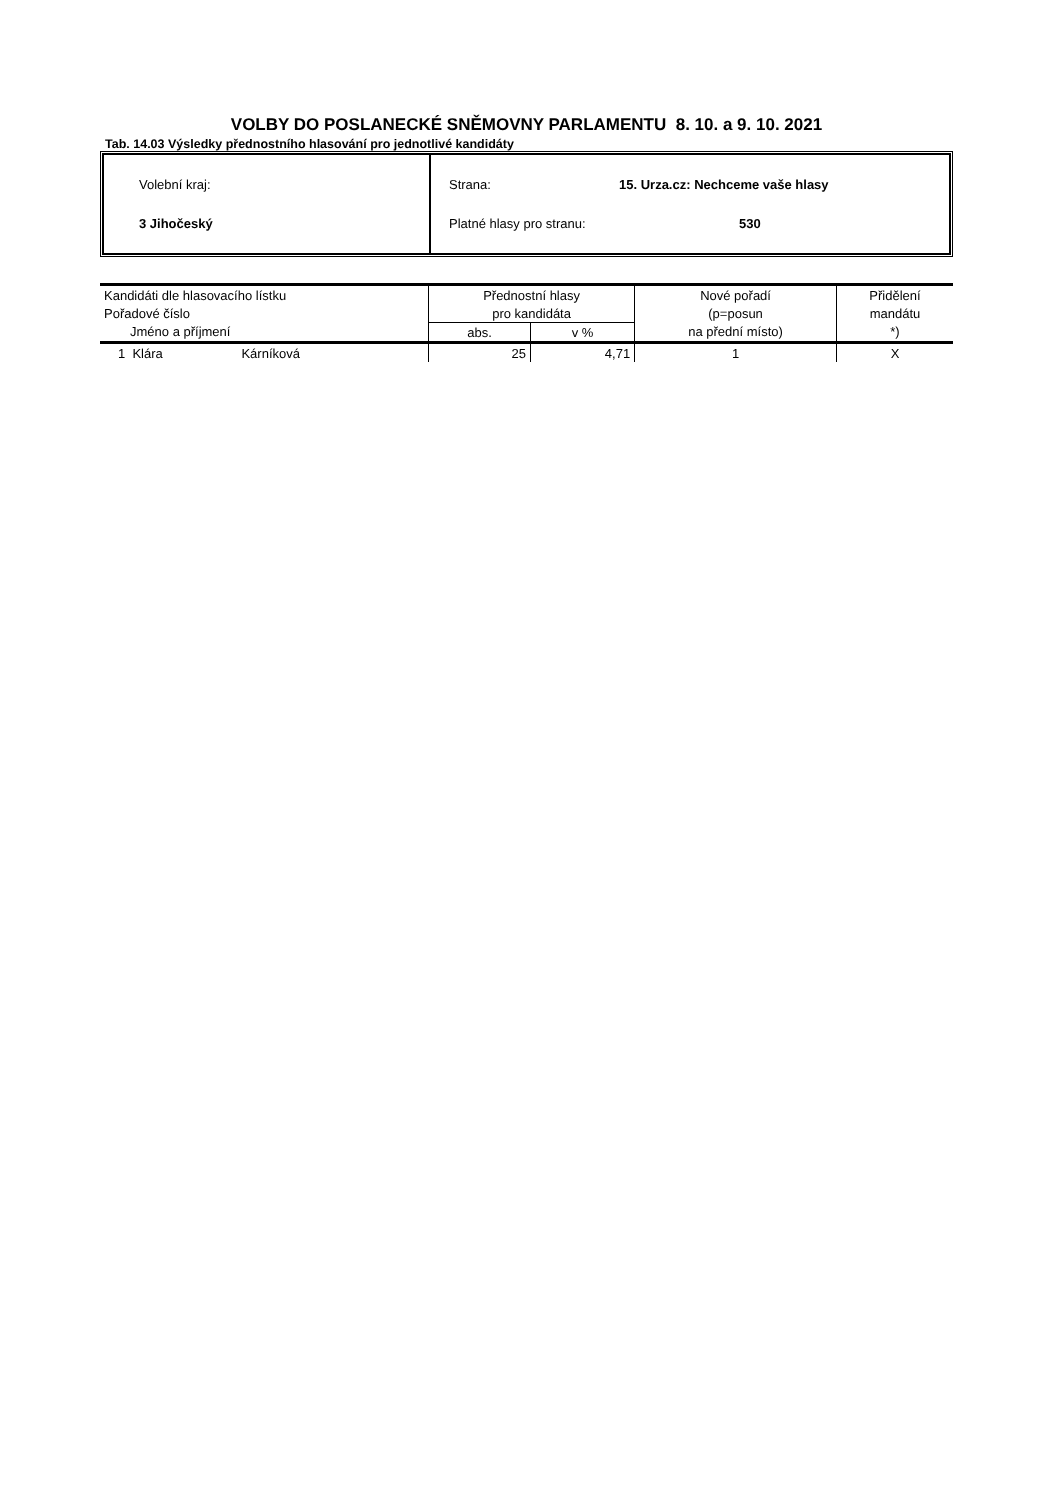VOLBY DO POSLANECKÉ SNĚMOVNY PARLAMENTU 8. 10. a 9. 10. 2021
Tab. 14.03 Výsledky přednostního hlasování pro jednotlivé kandidáty
Volební kraj:
3 Jihočeský
Strana: 15. Urza.cz: Nechceme vaše hlasy
Platné hlasy pro stranu: 530
| Kandidáti dle hlasovacího lístku | Přednostní hlasy | | Nové pořadí | Přidělení |
| --- | --- | --- | --- | --- |
| Pořadové číslo | pro kandidáta | | (p=posun | mandátu |
| Jméno a příjmení | abs. | v % | na přední místo) | *) |
| 1 Klára Kárníková | 25 | 4,71 | 1 | X |